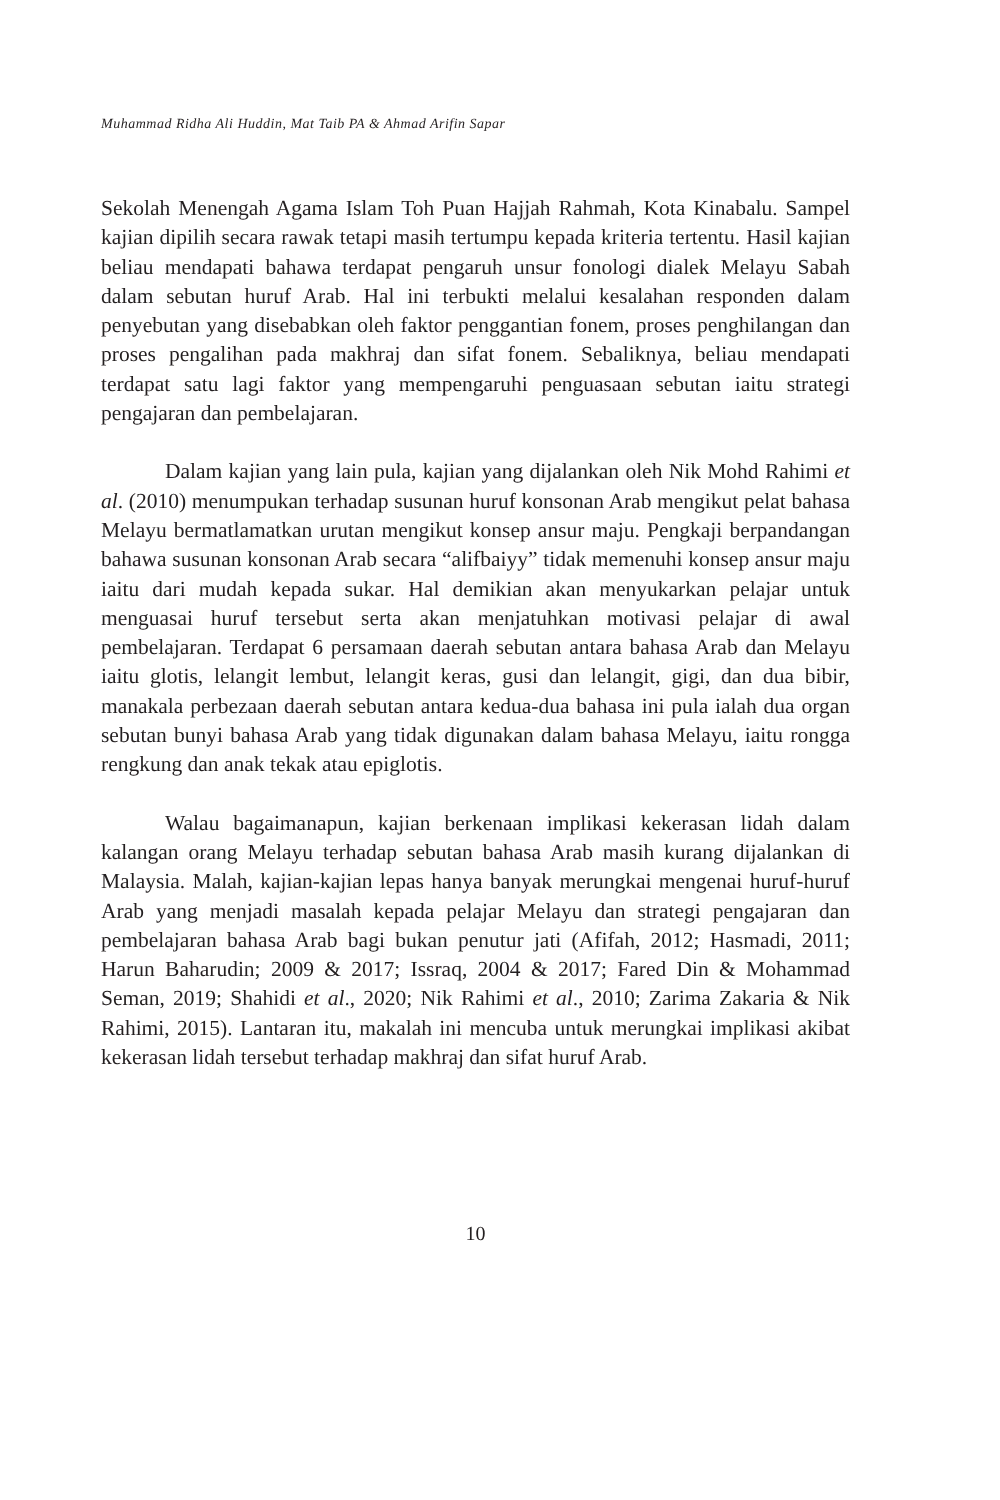Muhammad Ridha Ali Huddin, Mat Taib PA & Ahmad Arifin Sapar
Sekolah Menengah Agama Islam Toh Puan Hajjah Rahmah, Kota Kinabalu. Sampel kajian dipilih secara rawak tetapi masih tertumpu kepada kriteria tertentu. Hasil kajian beliau mendapati bahawa terdapat pengaruh unsur fonologi dialek Melayu Sabah dalam sebutan huruf Arab. Hal ini terbukti melalui kesalahan responden dalam penyebutan yang disebabkan oleh faktor penggantian fonem, proses penghilangan dan proses pengalihan pada makhraj dan sifat fonem. Sebaliknya, beliau mendapati terdapat satu lagi faktor yang mempengaruhi penguasaan sebutan iaitu strategi pengajaran dan pembelajaran.
Dalam kajian yang lain pula, kajian yang dijalankan oleh Nik Mohd Rahimi et al. (2010) menumpukan terhadap susunan huruf konsonan Arab mengikut pelat bahasa Melayu bermatlamatkan urutan mengikut konsep ansur maju. Pengkaji berpandangan bahawa susunan konsonan Arab secara “alifbaiyy” tidak memenuhi konsep ansur maju iaitu dari mudah kepada sukar. Hal demikian akan menyukarkan pelajar untuk menguasai huruf tersebut serta akan menjatuhkan motivasi pelajar di awal pembelajaran. Terdapat 6 persamaan daerah sebutan antara bahasa Arab dan Melayu iaitu glotis, lelangit lembut, lelangit keras, gusi dan lelangit, gigi, dan dua bibir, manakala perbezaan daerah sebutan antara kedua-dua bahasa ini pula ialah dua organ sebutan bunyi bahasa Arab yang tidak digunakan dalam bahasa Melayu, iaitu rongga rengkung dan anak tekak atau epiglotis.
Walau bagaimanapun, kajian berkenaan implikasi kekerasan lidah dalam kalangan orang Melayu terhadap sebutan bahasa Arab masih kurang dijalankan di Malaysia. Malah, kajian-kajian lepas hanya banyak merungkai mengenai huruf-huruf Arab yang menjadi masalah kepada pelajar Melayu dan strategi pengajaran dan pembelajaran bahasa Arab bagi bukan penutur jati (Afifah, 2012; Hasmadi, 2011; Harun Baharudin; 2009 & 2017; Issraq, 2004 & 2017; Fared Din & Mohammad Seman, 2019; Shahidi et al., 2020; Nik Rahimi et al., 2010; Zarima Zakaria & Nik Rahimi, 2015). Lantaran itu, makalah ini mencuba untuk merungkai implikasi akibat kekerasan lidah tersebut terhadap makhraj dan sifat huruf Arab.
10